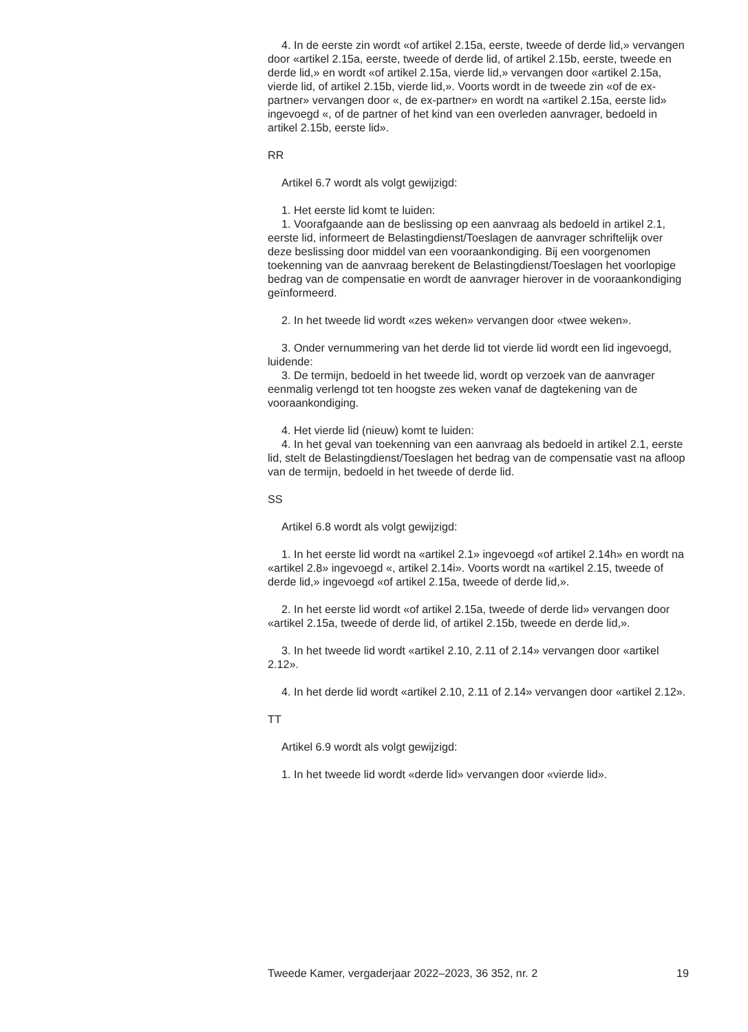4. In de eerste zin wordt «of artikel 2.15a, eerste, tweede of derde lid,» vervangen door «artikel 2.15a, eerste, tweede of derde lid, of artikel 2.15b, eerste, tweede en derde lid,» en wordt «of artikel 2.15a, vierde lid,» vervangen door «artikel 2.15a, vierde lid, of artikel 2.15b, vierde lid,». Voorts wordt in de tweede zin «of de ex-partner» vervangen door «, de ex-partner» en wordt na «artikel 2.15a, eerste lid» ingevoegd «, of de partner of het kind van een overleden aanvrager, bedoeld in artikel 2.15b, eerste lid».
RR
Artikel 6.7 wordt als volgt gewijzigd:
1. Het eerste lid komt te luiden:
1. Voorafgaande aan de beslissing op een aanvraag als bedoeld in artikel 2.1, eerste lid, informeert de Belastingdienst/Toeslagen de aanvrager schriftelijk over deze beslissing door middel van een vooraankondiging. Bij een voorgenomen toekenning van de aanvraag berekent de Belastingdienst/Toeslagen het voorlopige bedrag van de compensatie en wordt de aanvrager hierover in de vooraankondiging geïnformeerd.
2. In het tweede lid wordt «zes weken» vervangen door «twee weken».
3. Onder vernummering van het derde lid tot vierde lid wordt een lid ingevoegd, luidende:
3. De termijn, bedoeld in het tweede lid, wordt op verzoek van de aanvrager eenmalig verlengd tot ten hoogste zes weken vanaf de dagtekening van de vooraankondiging.
4. Het vierde lid (nieuw) komt te luiden:
4. In het geval van toekenning van een aanvraag als bedoeld in artikel 2.1, eerste lid, stelt de Belastingdienst/Toeslagen het bedrag van de compensatie vast na afloop van de termijn, bedoeld in het tweede of derde lid.
SS
Artikel 6.8 wordt als volgt gewijzigd:
1. In het eerste lid wordt na «artikel 2.1» ingevoegd «of artikel 2.14h» en wordt na «artikel 2.8» ingevoegd «, artikel 2.14i». Voorts wordt na «artikel 2.15, tweede of derde lid,» ingevoegd «of artikel 2.15a, tweede of derde lid,».
2. In het eerste lid wordt «of artikel 2.15a, tweede of derde lid» vervangen door «artikel 2.15a, tweede of derde lid, of artikel 2.15b, tweede en derde lid,».
3. In het tweede lid wordt «artikel 2.10, 2.11 of 2.14» vervangen door «artikel 2.12».
4. In het derde lid wordt «artikel 2.10, 2.11 of 2.14» vervangen door «artikel 2.12».
TT
Artikel 6.9 wordt als volgt gewijzigd:
1. In het tweede lid wordt «derde lid» vervangen door «vierde lid».
Tweede Kamer, vergaderjaar 2022–2023, 36 352, nr. 2 19